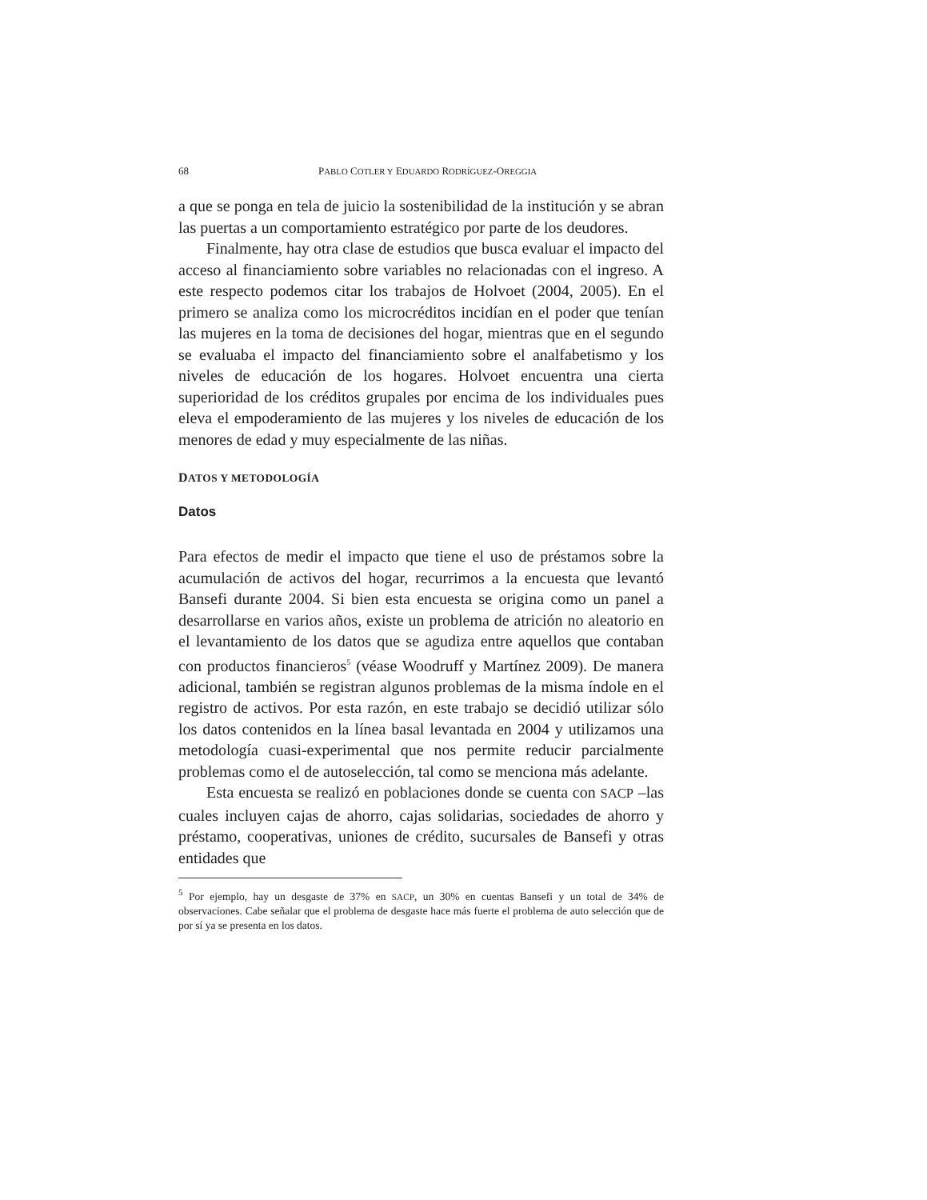68 PABLO COTLER Y EDUARDO RODRÍGUEZ-OREGGIA
a que se ponga en tela de juicio la sostenibilidad de la institución y se abran las puertas a un comportamiento estratégico por parte de los deudores.
Finalmente, hay otra clase de estudios que busca evaluar el impacto del acceso al financiamiento sobre variables no relacionadas con el ingreso. A este respecto podemos citar los trabajos de Holvoet (2004, 2005). En el primero se analiza como los microcréditos incidían en el poder que tenían las mujeres en la toma de decisiones del hogar, mientras que en el segundo se evaluaba el impacto del financiamiento sobre el analfabetismo y los niveles de educación de los hogares. Holvoet encuentra una cierta superioridad de los créditos grupales por encima de los individuales pues eleva el empoderamiento de las mujeres y los niveles de educación de los menores de edad y muy especialmente de las niñas.
DATOS Y METODOLOGÍA
Datos
Para efectos de medir el impacto que tiene el uso de préstamos sobre la acumulación de activos del hogar, recurrimos a la encuesta que levantó Bansefi durante 2004. Si bien esta encuesta se origina como un panel a desarrollarse en varios años, existe un problema de atrición no aleatorio en el levantamiento de los datos que se agudiza entre aquellos que contaban con productos financieros<sup>5</sup> (véase Woodruff y Martínez 2009). De manera adicional, también se registran algunos problemas de la misma índole en el registro de activos. Por esta razón, en este trabajo se decidió utilizar sólo los datos contenidos en la línea basal levantada en 2004 y utilizamos una metodología cuasi-experimental que nos permite reducir parcialmente problemas como el de autoselección, tal como se menciona más adelante.
Esta encuesta se realizó en poblaciones donde se cuenta con SACP –las cuales incluyen cajas de ahorro, cajas solidarias, sociedades de ahorro y préstamo, cooperativas, uniones de crédito, sucursales de Bansefi y otras entidades que
<sup>5</sup> Por ejemplo, hay un desgaste de 37% en SACP, un 30% en cuentas Bansefi y un total de 34% de observaciones. Cabe señalar que el problema de desgaste hace más fuerte el problema de auto selección que de por sí ya se presenta en los datos.